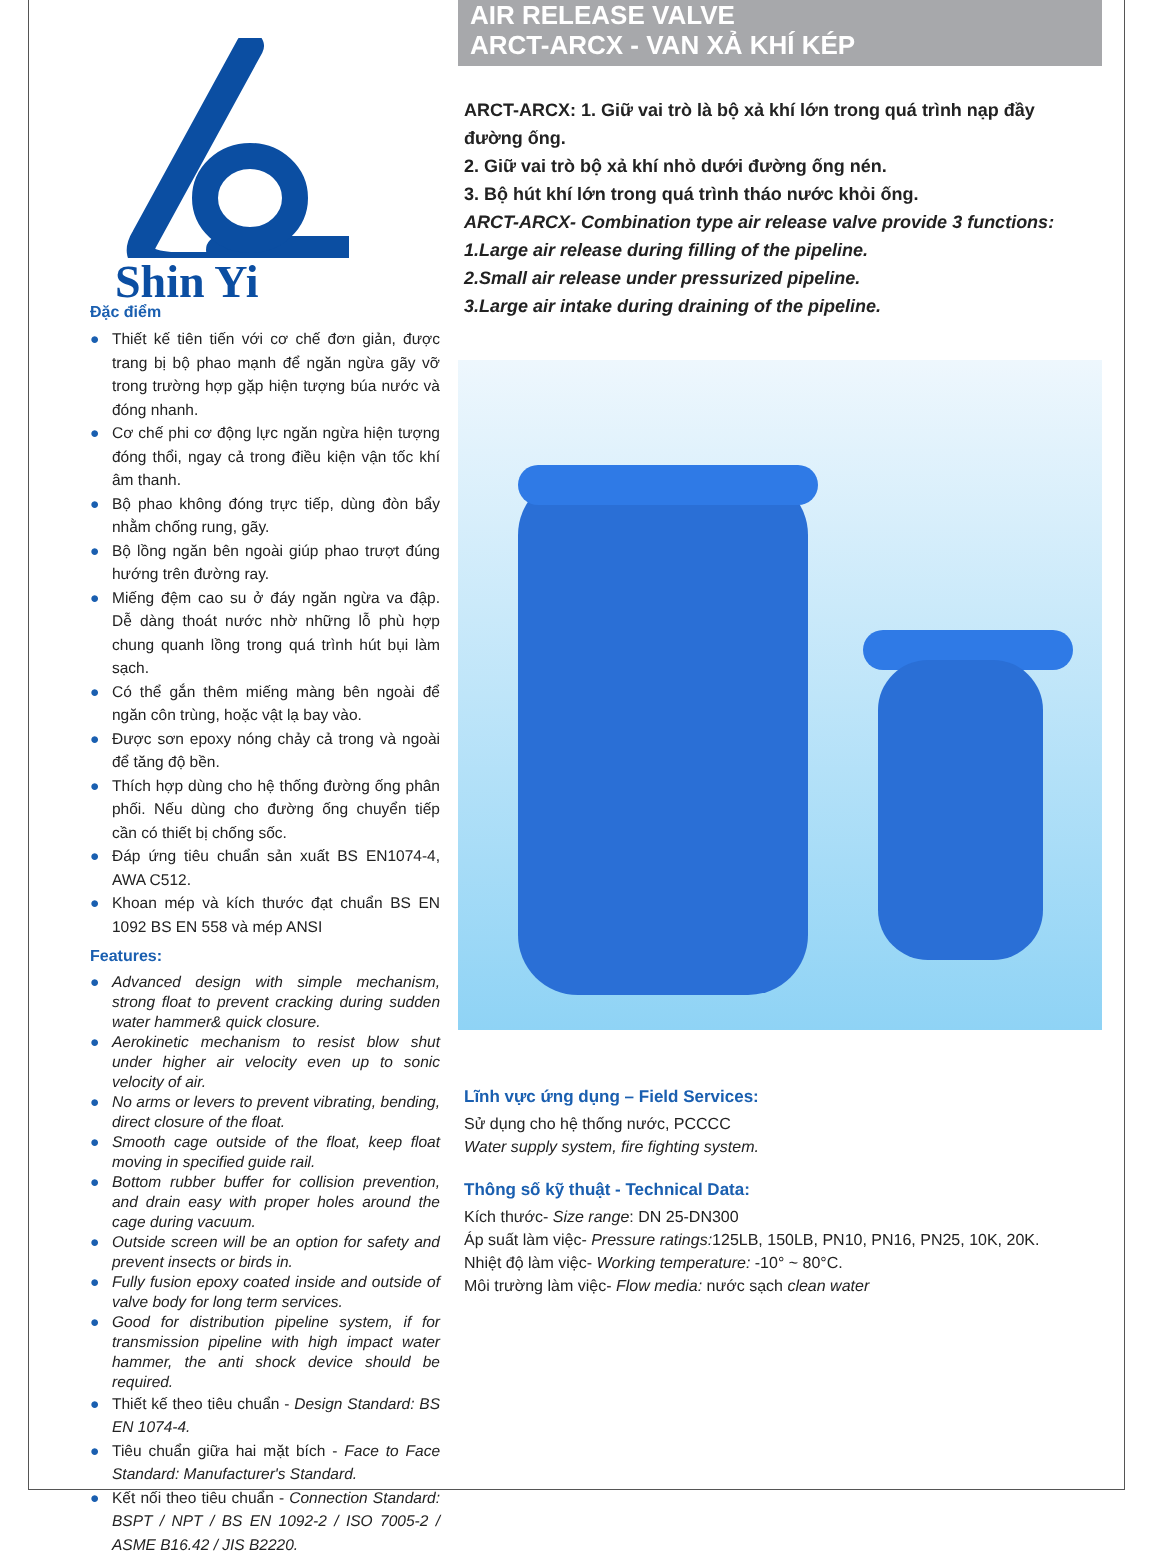Shin Yi
Đặc điểm
● Thiết kế tiên tiến với cơ chế đơn giản, được trang bị bộ phao mạnh để ngăn ngừa gãy vỡ trong trường hợp gặp hiện tượng búa nước và đóng nhanh.
● Cơ chế phi cơ động lực ngăn ngừa hiện tượng đóng thổi, ngay cả trong điều kiện vận tốc khí âm thanh.
● Bộ phao không đóng trực tiếp, dùng đòn bẩy nhằm chống rung, gãy.
● Bộ lồng ngăn bên ngoài giúp phao trượt đúng hướng trên đường ray.
● Miếng đệm cao su ở đáy ngăn ngừa va đập. Dễ dàng thoát nước nhờ những lỗ phù hợp chung quanh lồng trong quá trình hút bụi làm sạch.
● Có thể gắn thêm miếng màng bên ngoài để ngăn côn trùng, hoặc vật lạ bay vào.
● Được sơn epoxy nóng chảy cả trong và ngoài để tăng độ bền.
● Thích hợp dùng cho hệ thống đường ống phân phối. Nếu dùng cho đường ống chuyển tiếp cần có thiết bị chống sốc.
● Đáp ứng tiêu chuẩn sản xuất BS EN1074-4, AWA C512.
● Khoan mép và kích thước đạt chuẩn BS EN 1092 BS EN 558 và mép ANSI
Features:
● Advanced design with simple mechanism, strong float to prevent cracking during sudden water hammer& quick closure.
● Aerokinetic mechanism to resist blow shut under higher air velocity even up to sonic velocity of air.
● No arms or levers to prevent vibrating, bending, direct closure of the float.
● Smooth cage outside of the float, keep float moving in specified guide rail.
● Bottom rubber buffer for collision prevention, and drain easy with proper holes around the cage during vacuum.
● Outside screen will be an option for safety and prevent insects or birds in.
● Fully fusion epoxy coated inside and outside of valve body for long term services.
● Good for distribution pipeline system, if for transmission pipeline with high impact water hammer, the anti shock device should be required.
● Thiết kế theo tiêu chuẩn - Design Standard: BS EN 1074-4.
● Tiêu chuẩn giữa hai mặt bích - Face to Face Standard: Manufacturer's Standard.
● Kết nối theo tiêu chuẩn - Connection Standard: BSPT / NPT / BS EN 1092-2 / ISO 7005-2 / ASME B16.42 / JIS B2220.
AIR RELEASE VALVE
ARCT-ARCX - VAN XẢ KHÍ KÉP
ARCT-ARCX: 1. Giữ vai trò là bộ xả khí lớn trong quá trình nạp đầy đường ống.
2. Giữ vai trò bộ xả khí nhỏ dưới đường ống nén.
3. Bộ hút khí lớn trong quá trình tháo nước khỏi ống.
ARCT-ARCX- Combination type air release valve provide 3 functions: 1.Large air release during filling of the pipeline.
2.Small air release under pressurized pipeline.
3.Large air intake during draining of the pipeline.
Lĩnh vực ứng dụng – Field Services:
Sử dụng cho hệ thống nước, PCCCC
Water supply system, fire fighting system.
Thông số kỹ thuật - Technical Data:
Kích thước- Size range: DN 25-DN300
Áp suất làm việc- Pressure ratings: 125LB, 150LB, PN10, PN16, PN25, 10K, 20K.
Nhiệt độ làm việc- Working temperature: -10° ~ 80°C.
Môi trường làm việc- Flow media: nước sạch clean water